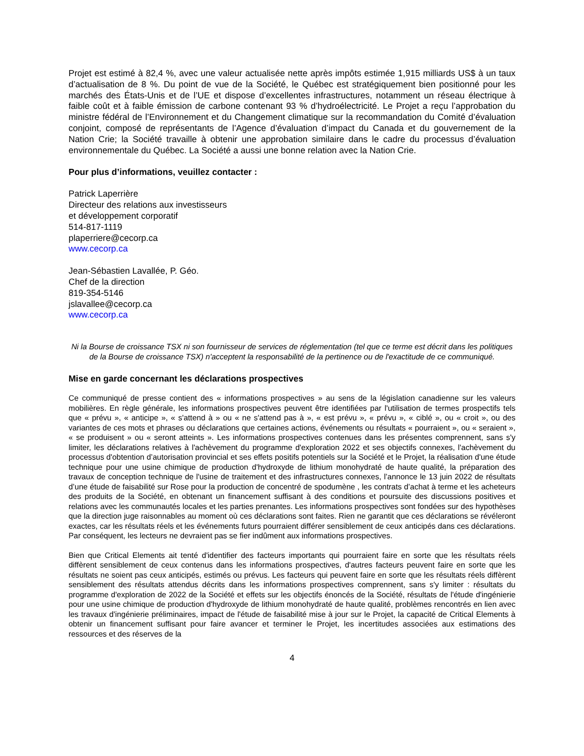Projet est estimé à 82,4 %, avec une valeur actualisée nette après impôts estimée 1,915 milliards US$ à un taux d’actualisation de 8 %. Du point de vue de la Société, le Québec est stratégiquement bien positionné pour les marchés des États-Unis et de l’UE et dispose d’excellentes infrastructures, notamment un réseau électrique à faible coût et à faible émission de carbone contenant 93 % d’hydroélectricité. Le Projet a reçu l’approbation du ministre fédéral de l’Environnement et du Changement climatique sur la recommandation du Comité d’évaluation conjoint, composé de représentants de l’Agence d’évaluation d’impact du Canada et du gouvernement de la Nation Crie; la Société travaille à obtenir une approbation similaire dans le cadre du processus d’évaluation environnementale du Québec. La Société a aussi une bonne relation avec la Nation Crie.
Pour plus d’informations, veuillez contacter :
Patrick Laperrière
Directeur des relations aux investisseurs
et développement corporatif
514-817-1119
plaperriere@cecorp.ca
www.cecorp.ca
Jean-Sébastien Lavallée, P. Géo.
Chef de la direction
819-354-5146
jslavallee@cecorp.ca
www.cecorp.ca
Ni la Bourse de croissance TSX ni son fournisseur de services de réglementation (tel que ce terme est décrit dans les politiques de la Bourse de croissance TSX) n'acceptent la responsabilité de la pertinence ou de l'exactitude de ce communiqué.
Mise en garde concernant les déclarations prospectives
Ce communiqué de presse contient des « informations prospectives » au sens de la législation canadienne sur les valeurs mobilières. En règle générale, les informations prospectives peuvent être identifiées par l'utilisation de termes prospectifs tels que « prévu », « anticipe », « s'attend à » ou « ne s'attend pas à », « est prévu », « prévu », « ciblé », ou « croit », ou des variantes de ces mots et phrases ou déclarations que certaines actions, événements ou résultats « pourraient », ou « seraient », « se produisent » ou « seront atteints ». Les informations prospectives contenues dans les présentes comprennent, sans s'y limiter, les déclarations relatives à l'achèvement du programme d'exploration 2022 et ses objectifs connexes, l'achèvement du processus d'obtention d’autorisation provincial et ses effets positifs potentiels sur la Société et le Projet, la réalisation d'une étude technique pour une usine chimique de production d'hydroxyde de lithium monohydraté de haute qualité, la préparation des travaux de conception technique de l'usine de traitement et des infrastructures connexes, l’annonce le 13 juin 2022 de résultats d’une étude de faisabilité sur Rose pour la production de concentré de spodumène , les contrats d’achat à terme et les acheteurs des produits de la Société, en obtenant un financement suffisant à des conditions et poursuite des discussions positives et relations avec les communautés locales et les parties prenantes. Les informations prospectives sont fondées sur des hypothèses que la direction juge raisonnables au moment où ces déclarations sont faites. Rien ne garantit que ces déclarations se révéleront exactes, car les résultats réels et les événements futurs pourraient différer sensiblement de ceux anticipés dans ces déclarations. Par conséquent, les lecteurs ne devraient pas se fier indûment aux informations prospectives.
Bien que Critical Elements ait tenté d'identifier des facteurs importants qui pourraient faire en sorte que les résultats réels diffèrent sensiblement de ceux contenus dans les informations prospectives, d'autres facteurs peuvent faire en sorte que les résultats ne soient pas ceux anticipés, estimés ou prévus. Les facteurs qui peuvent faire en sorte que les résultats réels diffèrent sensiblement des résultats attendus décrits dans les informations prospectives comprennent, sans s'y limiter : résultats du programme d'exploration de 2022 de la Société et effets sur les objectifs énoncés de la Société, résultats de l'étude d'ingénierie pour une usine chimique de production d'hydroxyde de lithium monohydraté de haute qualité, problèmes rencontrés en lien avec les travaux d'ingénierie préliminaires, impact de l'étude de faisabilité mise à jour sur le Projet, la capacité de Critical Elements à obtenir un financement suffisant pour faire avancer et terminer le Projet, les incertitudes associées aux estimations des ressources et des réserves de la
4